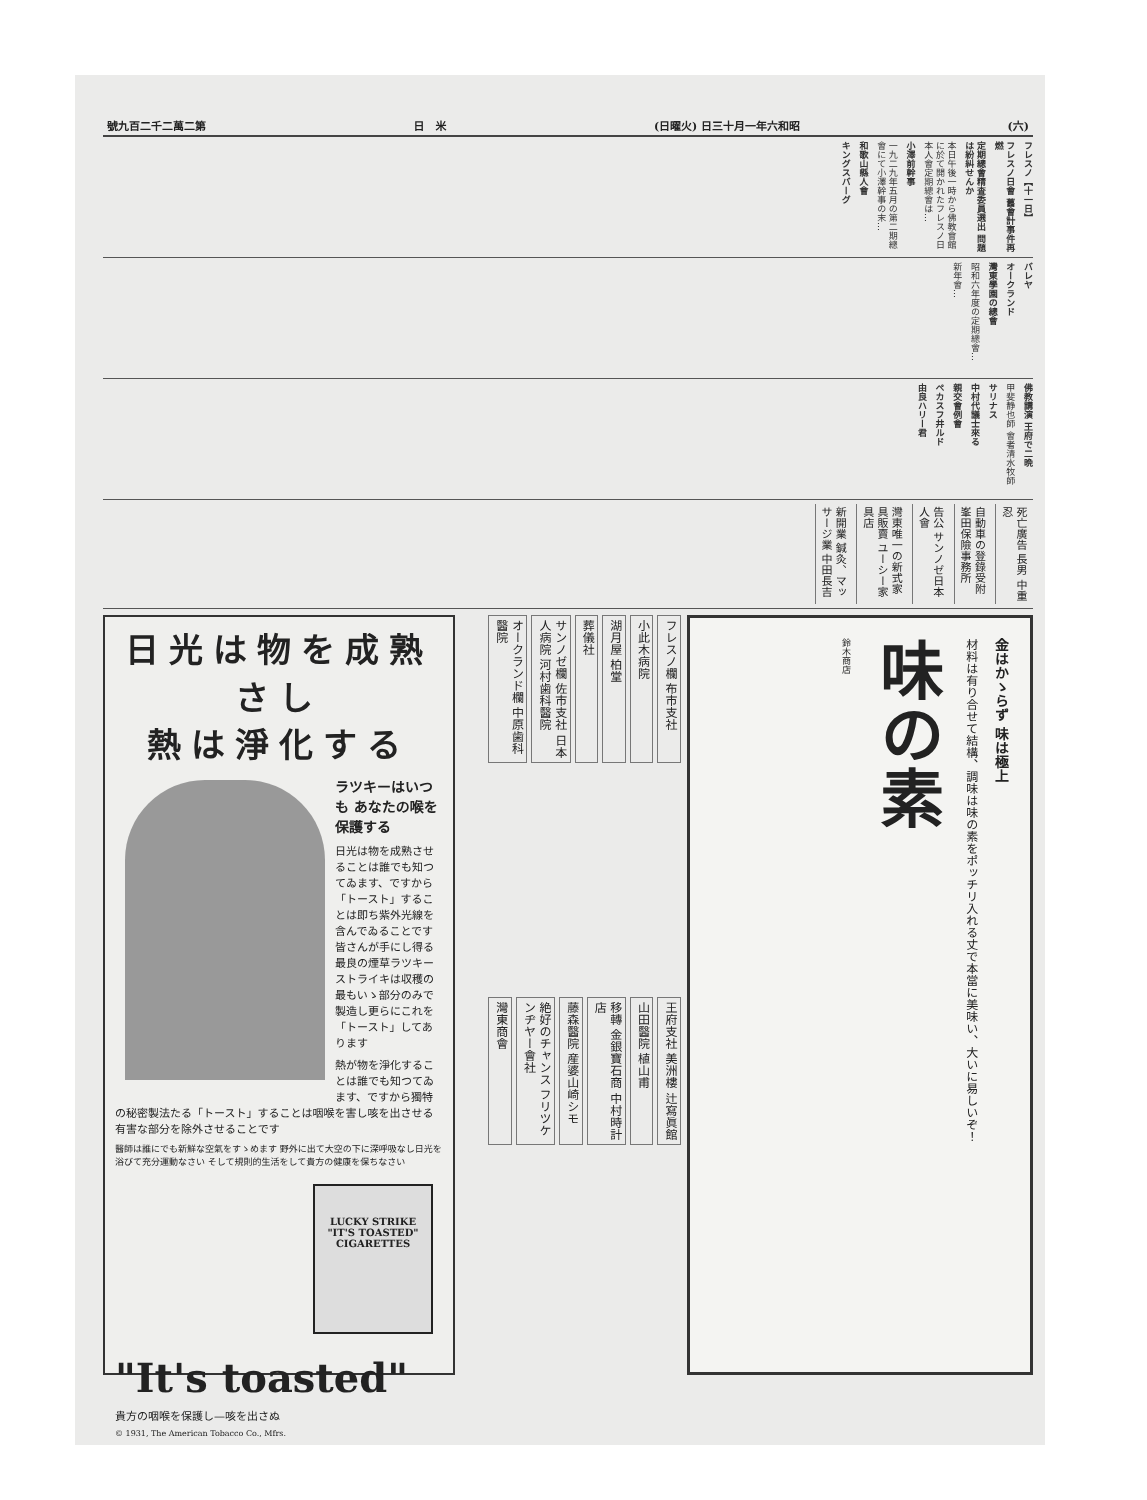號九百二千二萬二第 日　米 (日曜火) 日三十月一年六和昭 (六)
フレスノ【十一日】
フレスノ日會 舊會計事件再燃
定期總會精査委員選出 問題は紛糾せんか
本日午後一時から佛教會館に於て開かれたフレスノ日本人會定期總會は…
小澤前幹事
一九二九年五月の第二期總會にて小澤幹事の末…
和歌山縣人會
キングスバーグ
バレヤ
オークランド
灣東學園の總會
昭和六年度の定期總會…
新年會…
佛教講演 王府で二晩
甲斐静也師 會者清水牧師
サリナス
中村代議士來る
親交會例會
ペカスフ井ルド
由良ハリー君
死亡廣告 長男 中重 忍
自動車の登錄受附 峯田保險事務所
告公 サンノゼ日本人會
灣東唯一の新式家具販賣 ユーシー家具店
新開業 鍼灸、マッサージ業 中田長吉
金はかゝらず 味は極上
材料は有り合せて結構、調味は味の素をポッチリ入れる丈で本當に美味い、大いに易しいぞ！
味の素
鈴木商店
フレスノ欄 布市支社
小此木病院
湖月屋 柏堂
葬儀社
サンノゼ欄 佐市支社 日本人病院 河村歯科醫院
オークランド欄 中原歯科醫院
王府支社 美洲樓 辻寫眞館
山田醫院 植山甫
移轉 金銀寶石商 中村時計店
藤森醫院 産婆山崎シモ
絶好のチャンス フリツケンヂヤー會社
灣東商會
日光は物を成熟さし
熱は淨化する
ラツキーはいつも あなたの喉を保護する
日光は物を成熟させることは誰でも知つてゐます、ですから「トースト」することは即ち紫外光線を含んでゐることです 皆さんが手にし得る最良の煙草ラツキーストライキは収穫の最もいゝ部分のみで製造し更らにこれを「トースト」してあります
熱が物を淨化することは誰でも知つてゐます、ですから獨特の秘密製法たる「トースト」することは咽喉を害し咳を出させる有害な部分を除外させることです
醫師は誰にでも新鮮な空氣をすゝめます 野外に出て大空の下に深呼吸なし日光を浴びて充分運動なさい そして規則的生活をして貴方の健康を保ちなさい
LUCKY STRIKE
"IT'S TOASTED"
CIGARETTES
"It's toasted"
貴方の咽喉を保護し—咳を出さぬ
© 1931, The American Tobacco Co., Mfrs.